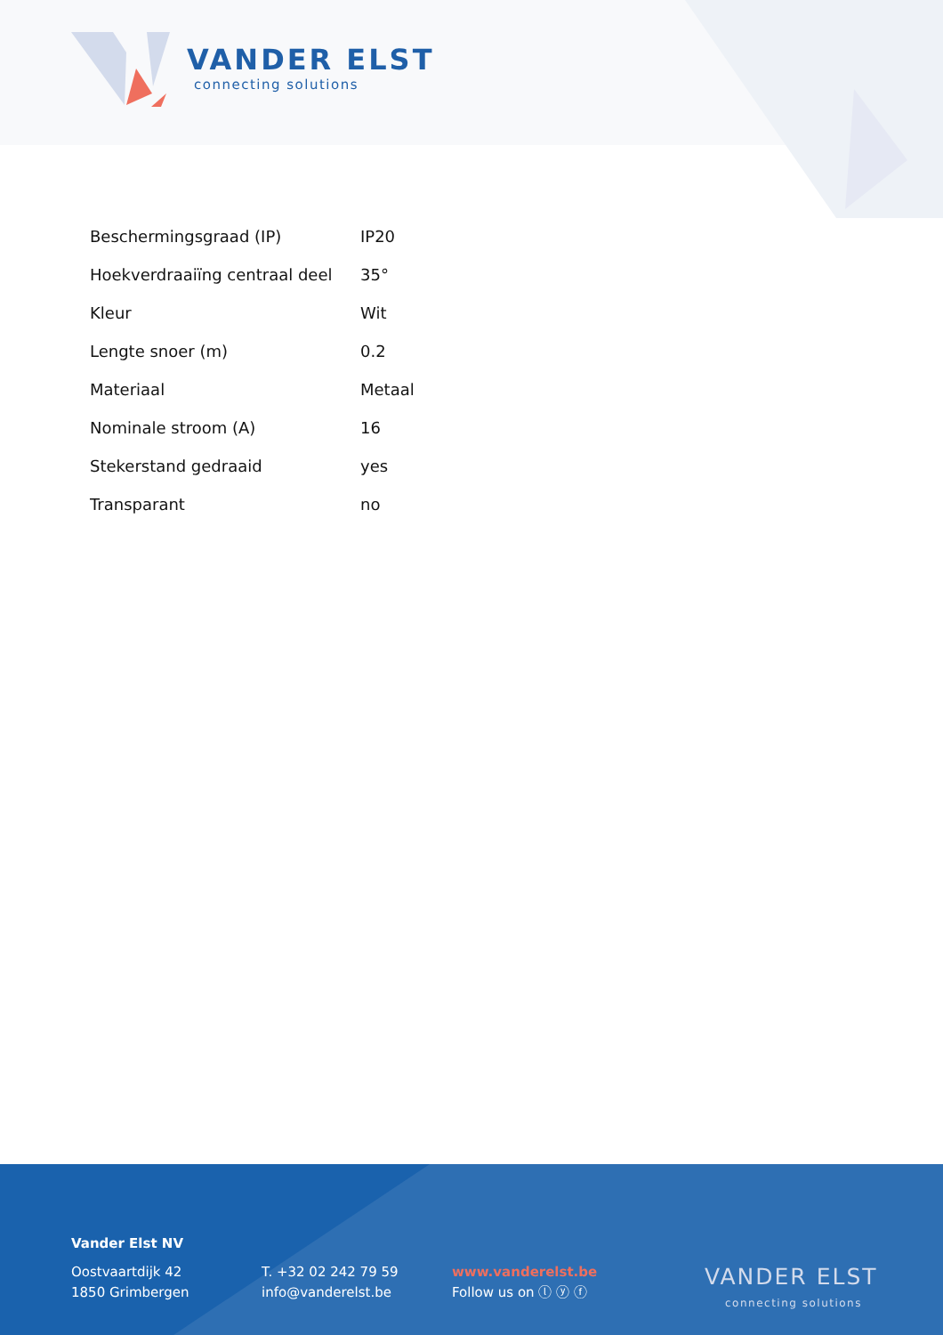VANDER ELST
connecting solutions
| Beschermingsgraad (IP) | IP20 |
| Hoekverdraaiïng centraal deel | 35° |
| Kleur | Wit |
| Lengte snoer (m) | 0.2 |
| Materiaal | Metaal |
| Nominale stroom (A) | 16 |
| Stekerstand gedraaid | yes |
| Transparant | no |
Vander Elst NV
Oostvaartdijk 42
1850 Grimbergen
T. +32 02 242 79 59
info@vanderelst.be
www.vanderelst.be
Follow us on ⓛ ⓨ ⓕ
VANDER ELST
connecting solutions